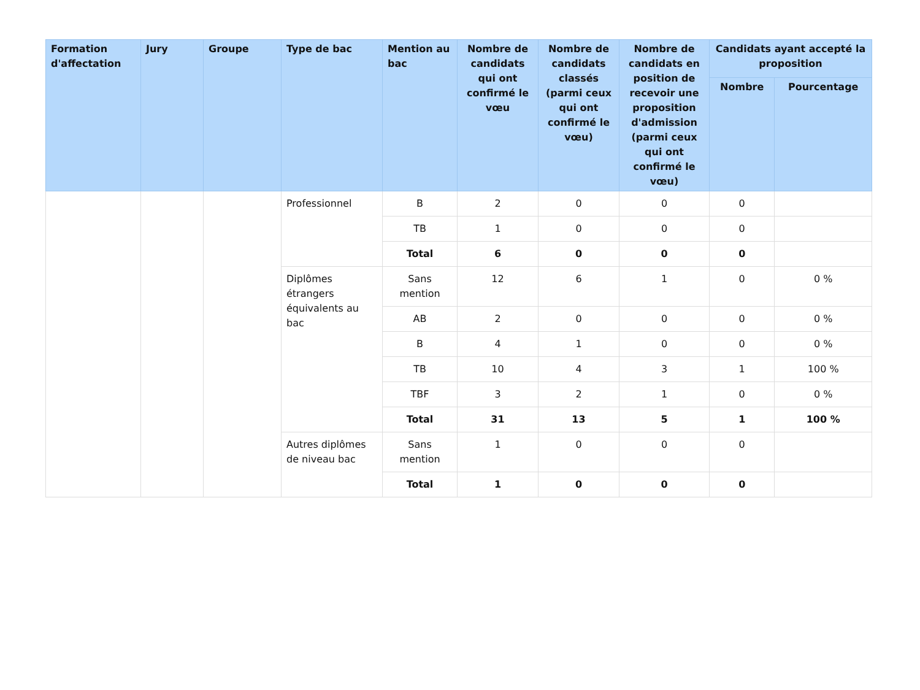| Formation d'affectation | Jury | Groupe | Type de bac | Mention au bac | Nombre de candidats qui ont confirmé le vœu | Nombre de candidats classés (parmi ceux qui ont confirmé le vœu) | Nombre de candidats en position de recevoir une proposition d'admission (parmi ceux qui ont confirmé le vœu) | Candidats ayant accepté la proposition | |
| --- | --- | --- | --- | --- | --- | --- | --- | --- | --- |
| | | | | | | | | Nombre | Pourcentage |
| | | | Professionnel | B | 2 | 0 | 0 | 0 | |
| | | | | TB | 1 | 0 | 0 | 0 | |
| | | | | Total | 6 | 0 | 0 | 0 | |
| | | | Diplômes étrangers équivalents au bac | Sans mention | 12 | 6 | 1 | 0 | 0 % |
| | | | | AB | 2 | 0 | 0 | 0 | 0 % |
| | | | | B | 4 | 1 | 0 | 0 | 0 % |
| | | | | TB | 10 | 4 | 3 | 1 | 100 % |
| | | | | TBF | 3 | 2 | 1 | 0 | 0 % |
| | | | | Total | 31 | 13 | 5 | 1 | 100 % |
| | | | Autres diplômes de niveau bac | Sans mention | 1 | 0 | 0 | 0 | |
| | | | | Total | 1 | 0 | 0 | 0 | |